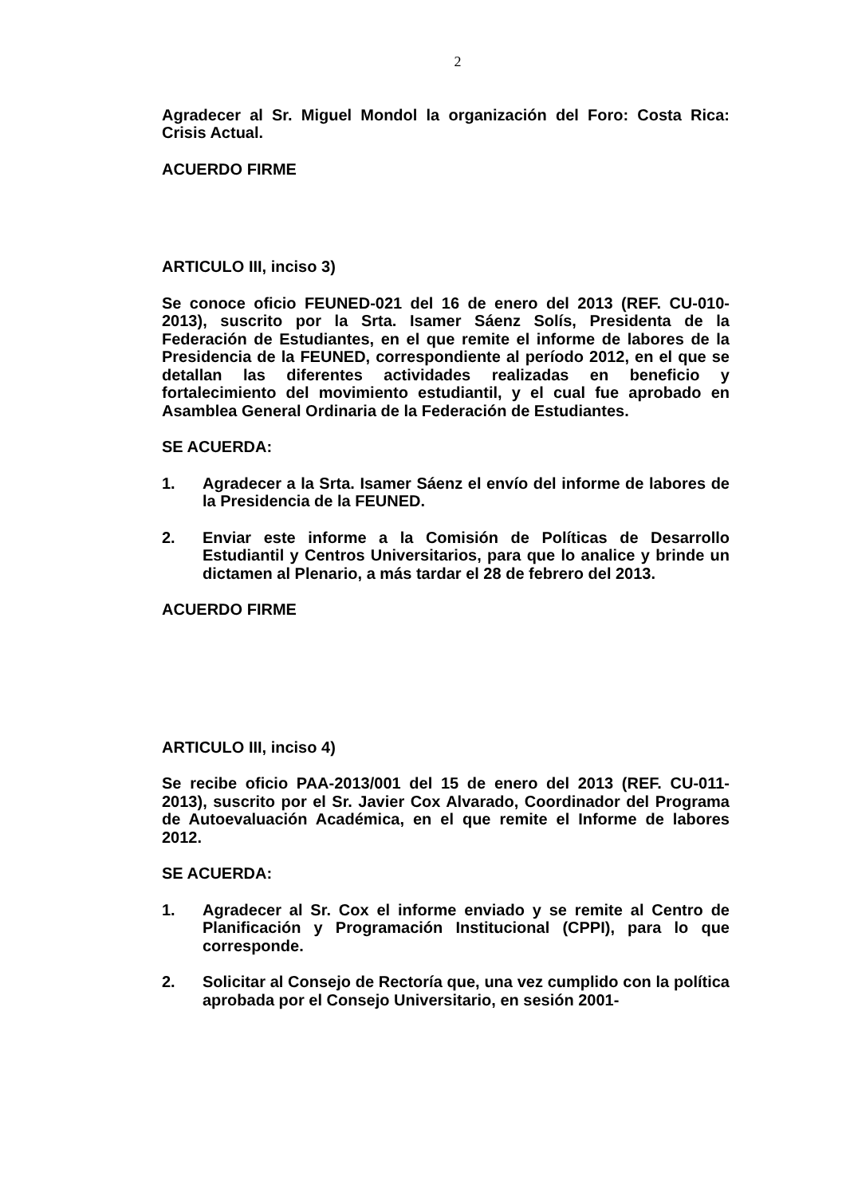2
Agradecer al Sr. Miguel Mondol la organización del Foro: Costa Rica: Crisis Actual.
ACUERDO FIRME
ARTICULO III, inciso 3)
Se conoce oficio FEUNED-021 del 16 de enero del 2013 (REF. CU-010-2013), suscrito por la Srta. Isamer Sáenz Solís, Presidenta de la Federación de Estudiantes, en el que remite el informe de labores de la Presidencia de la FEUNED, correspondiente al período 2012, en el que se detallan las diferentes actividades realizadas en beneficio y fortalecimiento del movimiento estudiantil, y el cual fue aprobado en Asamblea General Ordinaria de la Federación de Estudiantes.
SE ACUERDA:
1. Agradecer a la Srta. Isamer Sáenz el envío del informe de labores de la Presidencia de la FEUNED.
2. Enviar este informe a la Comisión de Políticas de Desarrollo Estudiantil y Centros Universitarios, para que lo analice y brinde un dictamen al Plenario, a más tardar el 28 de febrero del 2013.
ACUERDO FIRME
ARTICULO III, inciso 4)
Se recibe oficio PAA-2013/001 del 15 de enero del 2013 (REF. CU-011-2013), suscrito por el Sr. Javier Cox Alvarado, Coordinador del Programa de Autoevaluación Académica, en el que remite el Informe de labores 2012.
SE ACUERDA:
1. Agradecer al Sr. Cox el informe enviado y se remite al Centro de Planificación y Programación Institucional (CPPI), para lo que corresponde.
2. Solicitar al Consejo de Rectoría que, una vez cumplido con la política aprobada por el Consejo Universitario, en sesión 2001-